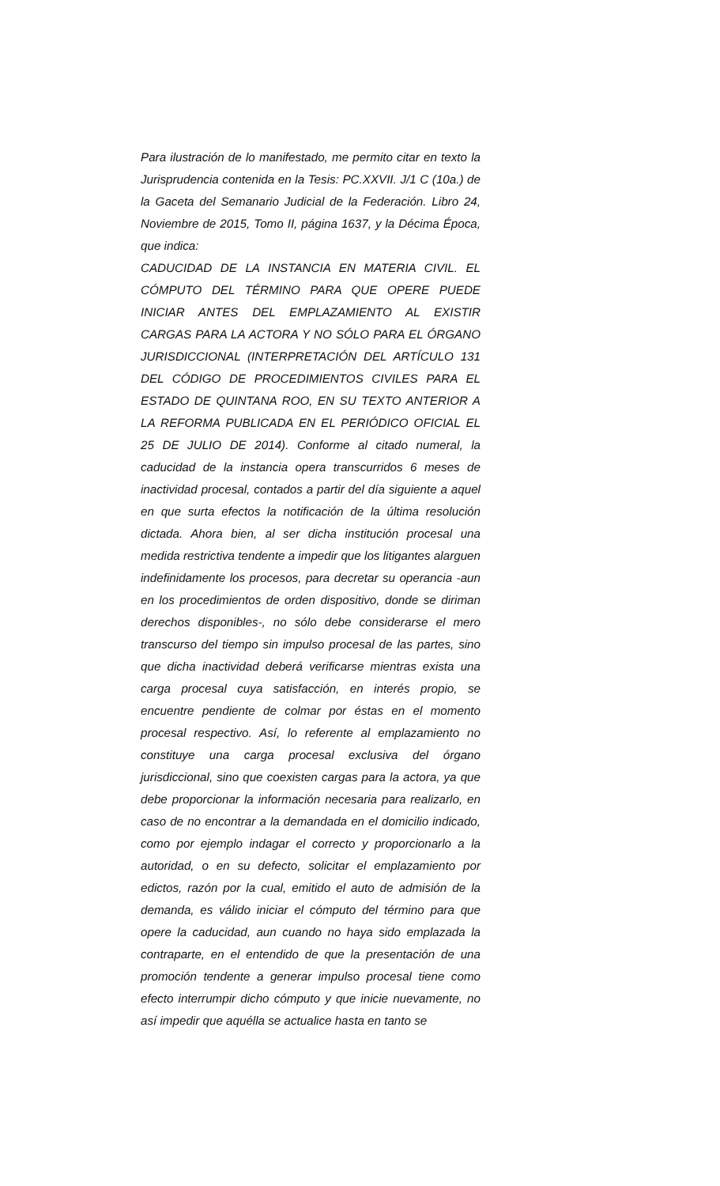Para ilustración de lo manifestado, me permito citar en texto la Jurisprudencia contenida en la Tesis: PC.XXVII. J/1 C (10a.) de la Gaceta del Semanario Judicial de la Federación. Libro 24, Noviembre de 2015, Tomo II, página 1637, y la Décima Época, que indica:
CADUCIDAD DE LA INSTANCIA EN MATERIA CIVIL. EL CÓMPUTO DEL TÉRMINO PARA QUE OPERE PUEDE INICIAR ANTES DEL EMPLAZAMIENTO AL EXISTIR CARGAS PARA LA ACTORA Y NO SÓLO PARA EL ÓRGANO JURISDICCIONAL (INTERPRETACIÓN DEL ARTÍCULO 131 DEL CÓDIGO DE PROCEDIMIENTOS CIVILES PARA EL ESTADO DE QUINTANA ROO, EN SU TEXTO ANTERIOR A LA REFORMA PUBLICADA EN EL PERIÓDICO OFICIAL EL 25 DE JULIO DE 2014). Conforme al citado numeral, la caducidad de la instancia opera transcurridos 6 meses de inactividad procesal, contados a partir del día siguiente a aquel en que surta efectos la notificación de la última resolución dictada. Ahora bien, al ser dicha institución procesal una medida restrictiva tendente a impedir que los litigantes alarguen indefinidamente los procesos, para decretar su operancia -aun en los procedimientos de orden dispositivo, donde se diriman derechos disponibles-, no sólo debe considerarse el mero transcurso del tiempo sin impulso procesal de las partes, sino que dicha inactividad deberá verificarse mientras exista una carga procesal cuya satisfacción, en interés propio, se encuentre pendiente de colmar por éstas en el momento procesal respectivo. Así, lo referente al emplazamiento no constituye una carga procesal exclusiva del órgano jurisdiccional, sino que coexisten cargas para la actora, ya que debe proporcionar la información necesaria para realizarlo, en caso de no encontrar a la demandada en el domicilio indicado, como por ejemplo indagar el correcto y proporcionarlo a la autoridad, o en su defecto, solicitar el emplazamiento por edictos, razón por la cual, emitido el auto de admisión de la demanda, es válido iniciar el cómputo del término para que opere la caducidad, aun cuando no haya sido emplazada la contraparte, en el entendido de que la presentación de una promoción tendente a generar impulso procesal tiene como efecto interrumpir dicho cómputo y que inicie nuevamente, no así impedir que aquélla se actualice hasta en tanto se